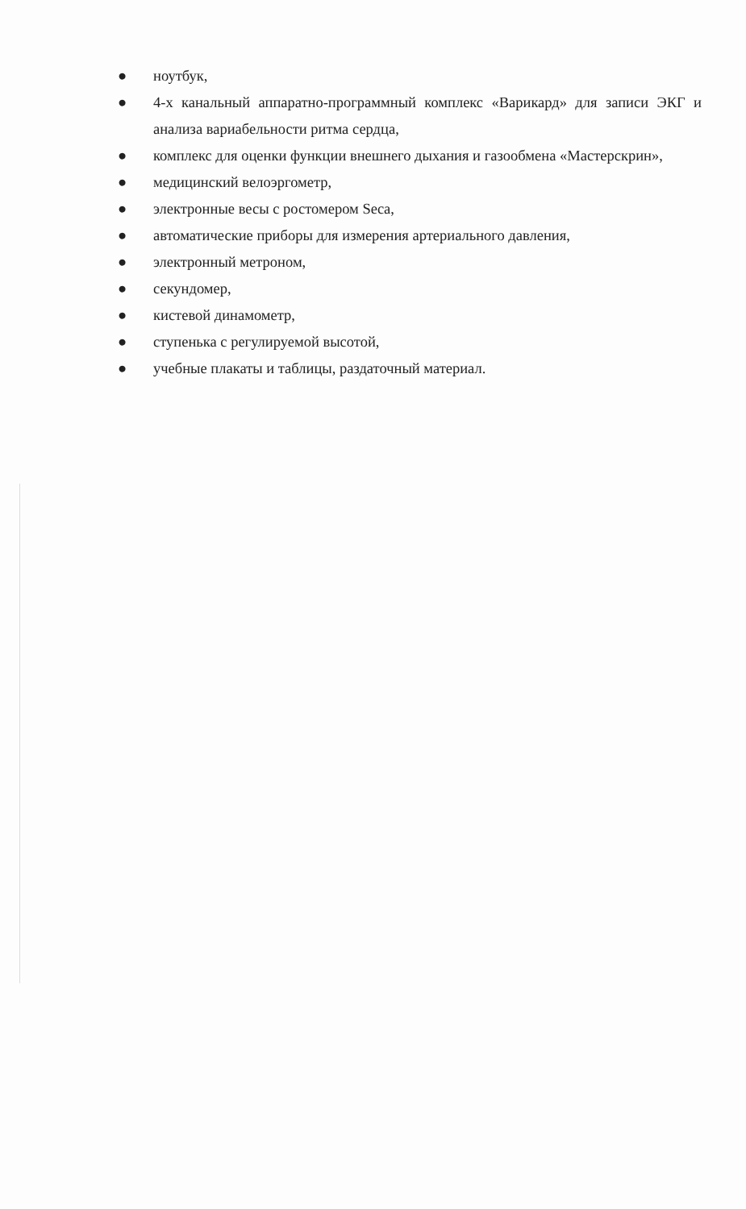● ноутбук,
● 4-х канальный аппаратно-программный комплекс «Варикард» для записи ЭКГ и анализа вариабельности ритма сердца,
● комплекс для оценки функции внешнего дыхания и газообмена «Мастерскрин»,
● медицинский велоэргометр,
● электронные весы с ростомером Seca,
● автоматические приборы для измерения артериального давления,
● электронный метроном,
● секундомер,
● кистевой динамометр,
● ступенька с регулируемой высотой,
● учебные плакаты и таблицы, раздаточный материал.